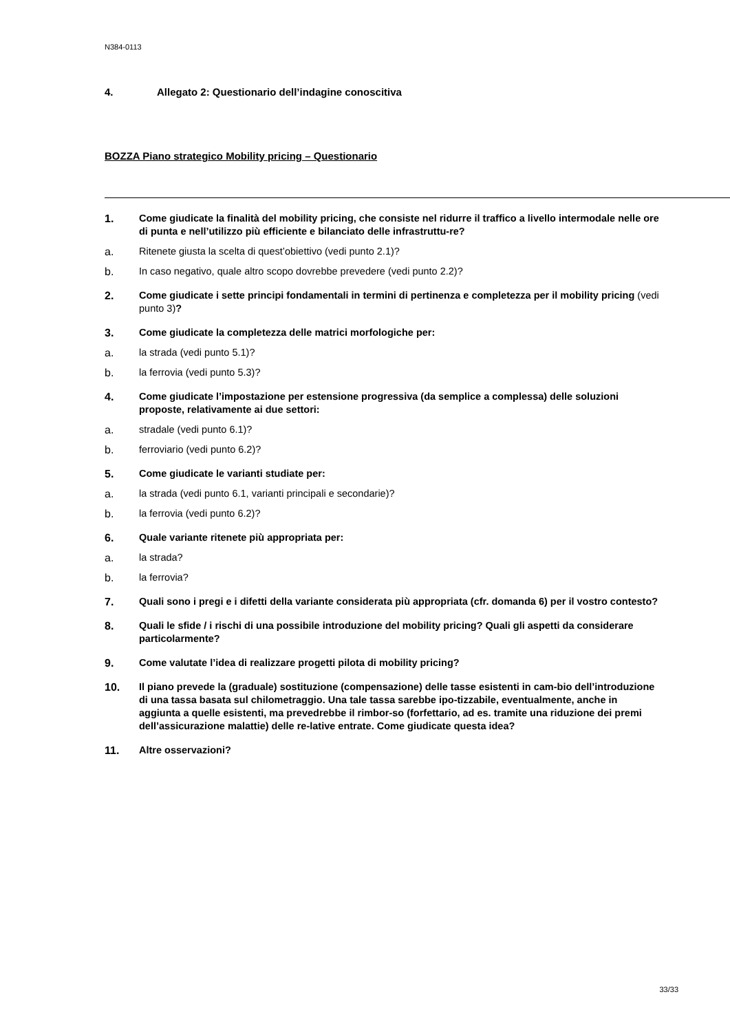N384-0113
4. Allegato 2: Questionario dell’indagine conoscitiva
BOZZA Piano strategico Mobility pricing – Questionario
1. Come giudicate la finalità del mobility pricing, che consiste nel ridurre il traffico a livello intermodale nelle ore di punta e nell’utilizzo più efficiente e bilanciato delle infrastruttu-re?
a. Ritenete giusta la scelta di quest’obiettivo (vedi punto 2.1)?
b. In caso negativo, quale altro scopo dovrebbe prevedere (vedi punto 2.2)?
2. Come giudicate i sette principi fondamentali in termini di pertinenza e completezza per il mobility pricing (vedi punto 3)?
3. Come giudicate la completezza delle matrici morfologiche per:
a. la strada (vedi punto 5.1)?
b. la ferrovia (vedi punto 5.3)?
4. Come giudicate l’impostazione per estensione progressiva (da semplice a complessa) delle soluzioni proposte, relativamente ai due settori:
a. stradale (vedi punto 6.1)?
b. ferroviario (vedi punto 6.2)?
5. Come giudicate le varianti studiate per:
a. la strada (vedi punto 6.1, varianti principali e secondarie)?
b. la ferrovia (vedi punto 6.2)?
6. Quale variante ritenete più appropriata per:
a. la strada?
b. la ferrovia?
7. Quali sono i pregi e i difetti della variante considerata più appropriata (cfr. domanda 6) per il vostro contesto?
8. Quali le sfide / i rischi di una possibile introduzione del mobility pricing? Quali gli aspetti da considerare particolarmente?
9. Come valutate l’idea di realizzare progetti pilota di mobility pricing?
10. Il piano prevede la (graduale) sostituzione (compensazione) delle tasse esistenti in cam-bio dell’introduzione di una tassa basata sul chilometraggio. Una tale tassa sarebbe ipo-tizzabile, eventualmente, anche in aggiunta a quelle esistenti, ma prevedrebbe il rimbor-so (forfettario, ad es. tramite una riduzione dei premi dell’assicurazione malattie) delle re-lative entrate. Come giudicate questa idea?
11. Altre osservazioni?
33/33